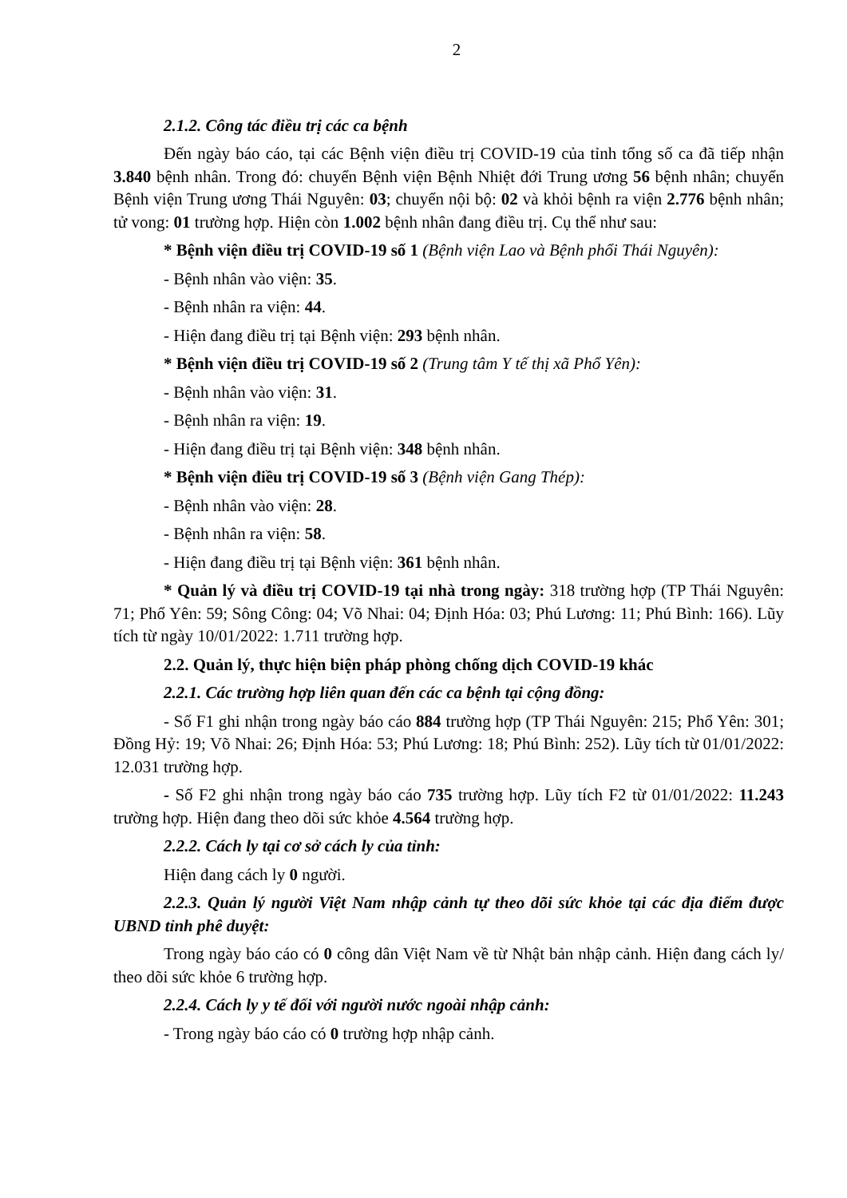2
2.1.2. Công tác điều trị các ca bệnh
Đến ngày báo cáo, tại các Bệnh viện điều trị COVID-19 của tỉnh tổng số ca đã tiếp nhận 3.840 bệnh nhân. Trong đó: chuyển Bệnh viện Bệnh Nhiệt đới Trung ương 56 bệnh nhân; chuyển Bệnh viện Trung ương Thái Nguyên: 03; chuyển nội bộ: 02 và khỏi bệnh ra viện 2.776 bệnh nhân; tử vong: 01 trường hợp. Hiện còn 1.002 bệnh nhân đang điều trị. Cụ thể như sau:
* Bệnh viện điều trị COVID-19 số 1 (Bệnh viện Lao và Bệnh phổi Thái Nguyên):
- Bệnh nhân vào viện: 35.
- Bệnh nhân ra viện: 44.
- Hiện đang điều trị tại Bệnh viện: 293 bệnh nhân.
* Bệnh viện điều trị COVID-19 số 2 (Trung tâm Y tế thị xã Phổ Yên):
- Bệnh nhân vào viện: 31.
- Bệnh nhân ra viện: 19.
- Hiện đang điều trị tại Bệnh viện: 348 bệnh nhân.
* Bệnh viện điều trị COVID-19 số 3 (Bệnh viện Gang Thép):
- Bệnh nhân vào viện: 28.
- Bệnh nhân ra viện: 58.
- Hiện đang điều trị tại Bệnh viện: 361 bệnh nhân.
* Quản lý và điều trị COVID-19 tại nhà trong ngày: 318 trường hợp (TP Thái Nguyên: 71; Phổ Yên: 59; Sông Công: 04; Võ Nhai: 04; Định Hóa: 03; Phú Lương: 11; Phú Bình: 166). Lũy tích từ ngày 10/01/2022: 1.711 trường hợp.
2.2. Quản lý, thực hiện biện pháp phòng chống dịch COVID-19 khác
2.2.1. Các trường hợp liên quan đến các ca bệnh tại cộng đồng:
- Số F1 ghi nhận trong ngày báo cáo 884 trường hợp (TP Thái Nguyên: 215; Phổ Yên: 301; Đồng Hỷ: 19; Võ Nhai: 26; Định Hóa: 53; Phú Lương: 18; Phú Bình: 252). Lũy tích từ 01/01/2022: 12.031 trường hợp.
- Số F2 ghi nhận trong ngày báo cáo 735 trường hợp. Lũy tích F2 từ 01/01/2022: 11.243 trường hợp. Hiện đang theo dõi sức khỏe 4.564 trường hợp.
2.2.2. Cách ly tại cơ sở cách ly của tỉnh:
Hiện đang cách ly 0 người.
2.2.3. Quản lý người Việt Nam nhập cảnh tự theo dõi sức khỏe tại các địa điểm được UBND tỉnh phê duyệt:
Trong ngày báo cáo có 0 công dân Việt Nam về từ Nhật bản nhập cảnh. Hiện đang cách ly/ theo dõi sức khỏe 6 trường hợp.
2.2.4. Cách ly y tế đối với người nước ngoài nhập cảnh:
- Trong ngày báo cáo có 0 trường hợp nhập cảnh.